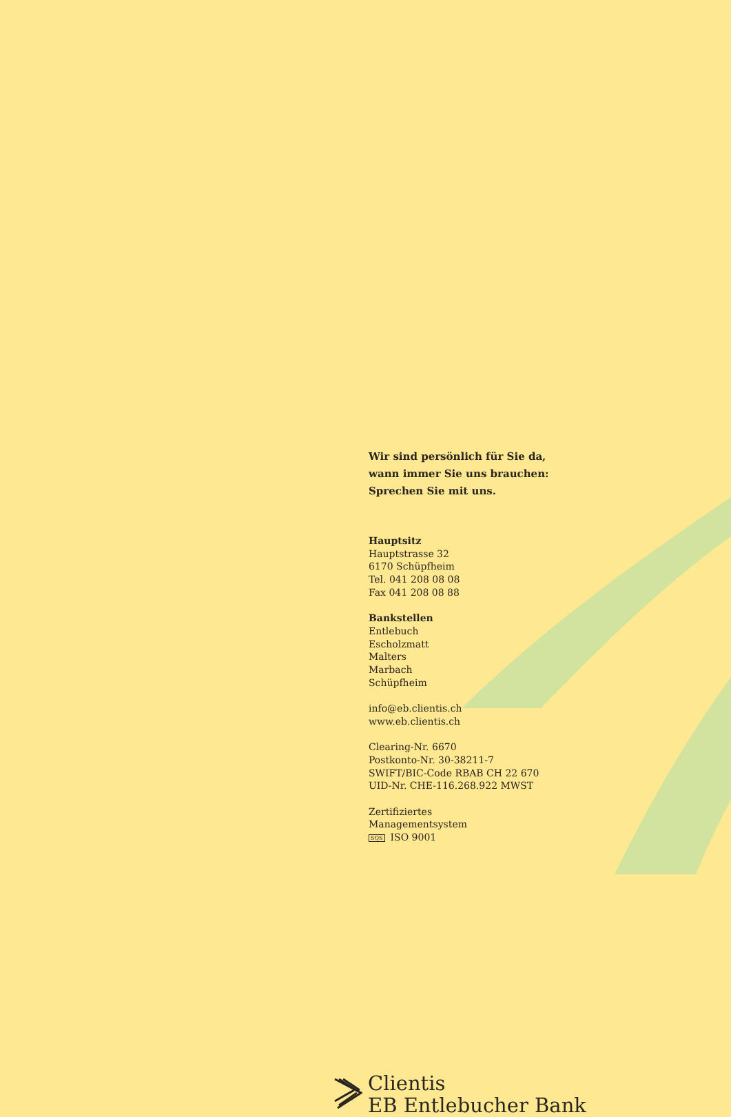Wir sind persönlich für Sie da,
wann immer Sie uns brauchen:
Sprechen Sie mit uns.
Hauptsitz
Hauptstrasse 32
6170 Schüpfheim
Tel. 041 208 08 08
Fax 041 208 08 88
Bankstellen
Entlebuch
Escholzmatt
Malters
Marbach
Schüpfheim
info@eb.clientis.ch
www.eb.clientis.ch
Clearing-Nr. 6670
Postkonto-Nr. 30-38211-7
SWIFT/BIC-Code RBAB CH 22 670
UID-Nr. CHE-116.268.922 MWST
Zertifiziertes
Managementsystem
SQS ISO 9001
Clientis
EB Entlebucher Bank